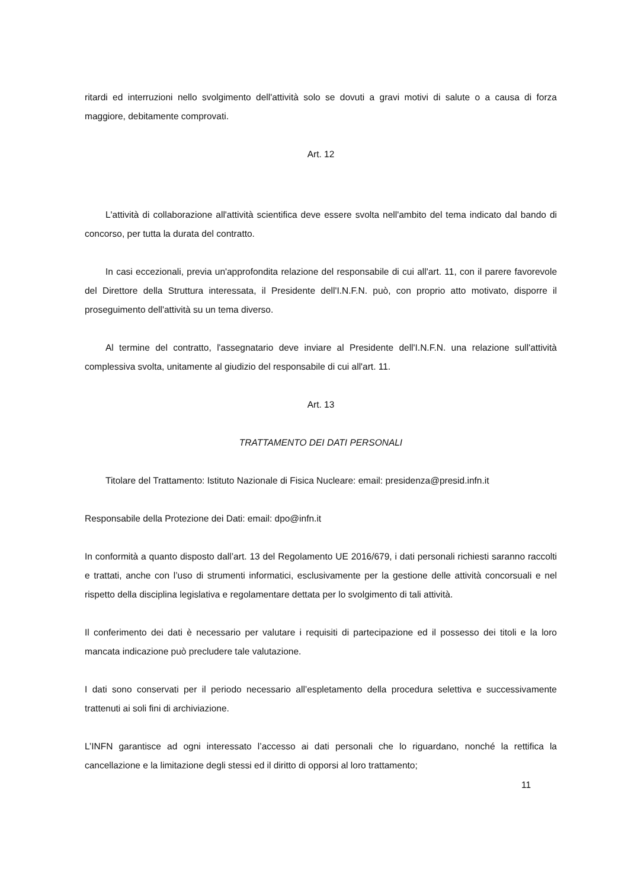ritardi ed interruzioni nello svolgimento dell'attività solo se dovuti a gravi motivi di salute o a causa di forza maggiore, debitamente comprovati.
Art. 12
L'attività di collaborazione all'attività scientifica deve essere svolta nell'ambito del tema indicato dal bando di concorso, per tutta la durata del contratto.
In casi eccezionali, previa un'approfondita relazione del responsabile di cui all'art. 11, con il parere favorevole del Direttore della Struttura interessata, il Presidente dell'I.N.F.N. può, con proprio atto motivato, disporre il proseguimento dell'attività su un tema diverso.
Al termine del contratto, l'assegnatario deve inviare al Presidente dell'I.N.F.N. una relazione sull'attività complessiva svolta, unitamente al giudizio del responsabile di cui all'art. 11.
Art. 13
TRATTAMENTO DEI DATI PERSONALI
Titolare del Trattamento: Istituto Nazionale di Fisica Nucleare: email: presidenza@presid.infn.it
Responsabile della Protezione dei Dati: email: dpo@infn.it
In conformità a quanto disposto dall’art. 13 del Regolamento UE 2016/679, i dati personali richiesti saranno raccolti e trattati, anche con l’uso di strumenti informatici, esclusivamente per la gestione delle attività concorsuali e nel rispetto della disciplina legislativa e regolamentare dettata per lo svolgimento di tali attività.
Il conferimento dei dati è necessario per valutare i requisiti di partecipazione ed il possesso dei titoli e la loro mancata indicazione può precludere tale valutazione.
I dati sono conservati per il periodo necessario all’espletamento della procedura selettiva e successivamente trattenuti ai soli fini di archiviazione.
L’INFN garantisce ad ogni interessato l’accesso ai dati personali che lo riguardano, nonché la rettifica la cancellazione e la limitazione degli stessi ed il diritto di opporsi al loro trattamento;
11